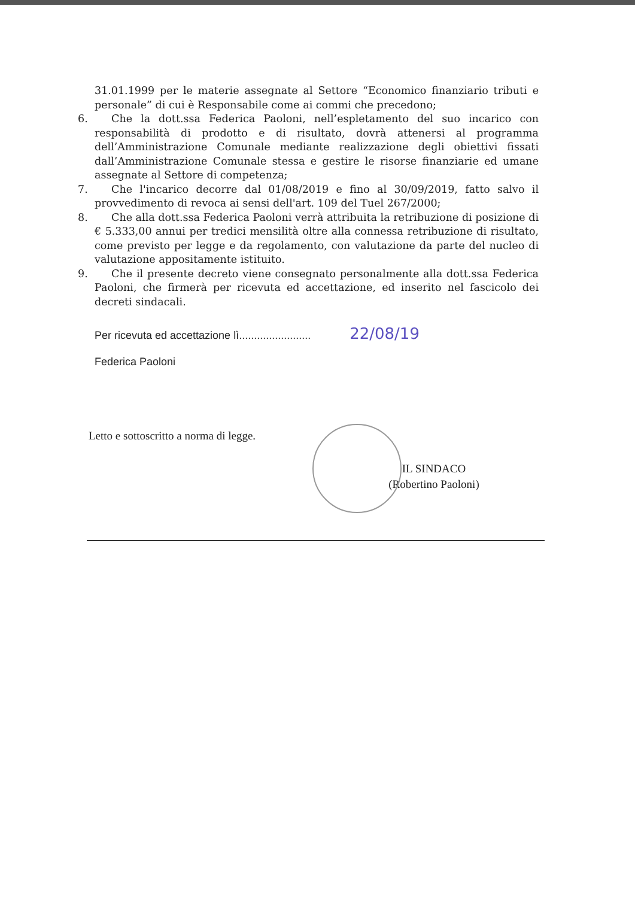31.01.1999 per le materie assegnate al Settore “Economico finanziario tributi e personale” di cui è Responsabile come ai commi che precedono;
6. Che la dott.ssa Federica Paoloni, nell’espletamento del suo incarico con responsabilità di prodotto e di risultato, dovrà attenersi al programma dell’Amministrazione Comunale mediante realizzazione degli obiettivi fissati dall’Amministrazione Comunale stessa e gestire le risorse finanziarie ed umane assegnate al Settore di competenza;
7. Che l'incarico decorre dal 01/08/2019 e fino al 30/09/2019, fatto salvo il provvedimento di revoca ai sensi dell'art. 109 del Tuel 267/2000;
8. Che alla dott.ssa Federica Paoloni verrà attribuita la retribuzione di posizione di € 5.333,00 annui per tredici mensilità oltre alla connessa retribuzione di risultato, come previsto per legge e da regolamento, con valutazione da parte del nucleo di valutazione appositamente istituito.
9. Che il presente decreto viene consegnato personalmente alla dott.ssa Federica Paoloni, che firmerà per ricevuta ed accettazione, ed inserito nel fascicolo dei decreti sindacali.
Per ricevuta ed accettazione lì........................ 22/08/19
Federica Paoloni
Letto e sottoscritto a norma di legge.
IL SINDACO
(Robertino Paoloni)